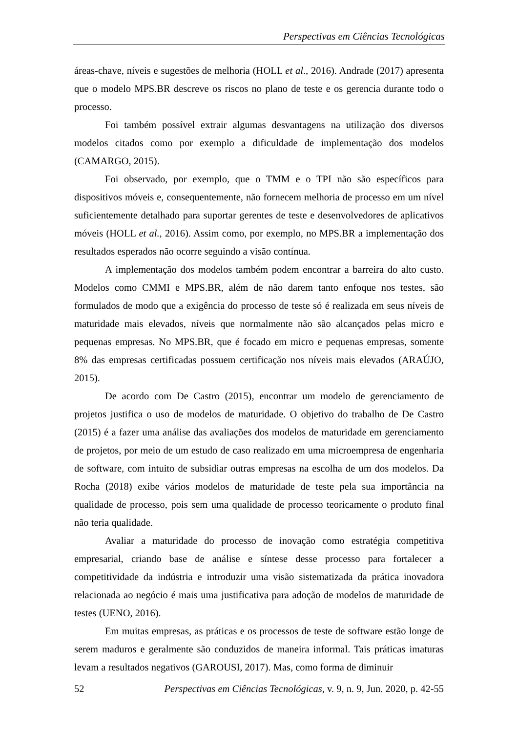Perspectivas em Ciências Tecnológicas
áreas-chave, níveis e sugestões de melhoria (HOLL et al., 2016). Andrade (2017) apresenta que o modelo MPS.BR descreve os riscos no plano de teste e os gerencia durante todo o processo.
Foi também possível extrair algumas desvantagens na utilização dos diversos modelos citados como por exemplo a dificuldade de implementação dos modelos (CAMARGO, 2015).
Foi observado, por exemplo, que o TMM e o TPI não são específicos para dispositivos móveis e, consequentemente, não fornecem melhoria de processo em um nível suficientemente detalhado para suportar gerentes de teste e desenvolvedores de aplicativos móveis (HOLL et al., 2016). Assim como, por exemplo, no MPS.BR a implementação dos resultados esperados não ocorre seguindo a visão contínua.
A implementação dos modelos também podem encontrar a barreira do alto custo. Modelos como CMMI e MPS.BR, além de não darem tanto enfoque nos testes, são formulados de modo que a exigência do processo de teste só é realizada em seus níveis de maturidade mais elevados, níveis que normalmente não são alcançados pelas micro e pequenas empresas. No MPS.BR, que é focado em micro e pequenas empresas, somente 8% das empresas certificadas possuem certificação nos níveis mais elevados (ARAÚJO, 2015).
De acordo com De Castro (2015), encontrar um modelo de gerenciamento de projetos justifica o uso de modelos de maturidade. O objetivo do trabalho de De Castro (2015) é a fazer uma análise das avaliações dos modelos de maturidade em gerenciamento de projetos, por meio de um estudo de caso realizado em uma microempresa de engenharia de software, com intuito de subsidiar outras empresas na escolha de um dos modelos. Da Rocha (2018) exibe vários modelos de maturidade de teste pela sua importância na qualidade de processo, pois sem uma qualidade de processo teoricamente o produto final não teria qualidade.
Avaliar a maturidade do processo de inovação como estratégia competitiva empresarial, criando base de análise e síntese desse processo para fortalecer a competitividade da indústria e introduzir uma visão sistematizada da prática inovadora relacionada ao negócio é mais uma justificativa para adoção de modelos de maturidade de testes (UENO, 2016).
Em muitas empresas, as práticas e os processos de teste de software estão longe de serem maduros e geralmente são conduzidos de maneira informal. Tais práticas imaturas levam a resultados negativos (GAROUSI, 2017). Mas, como forma de diminuir
52 Perspectivas em Ciências Tecnológicas, v. 9, n. 9, Jun. 2020, p. 42-55